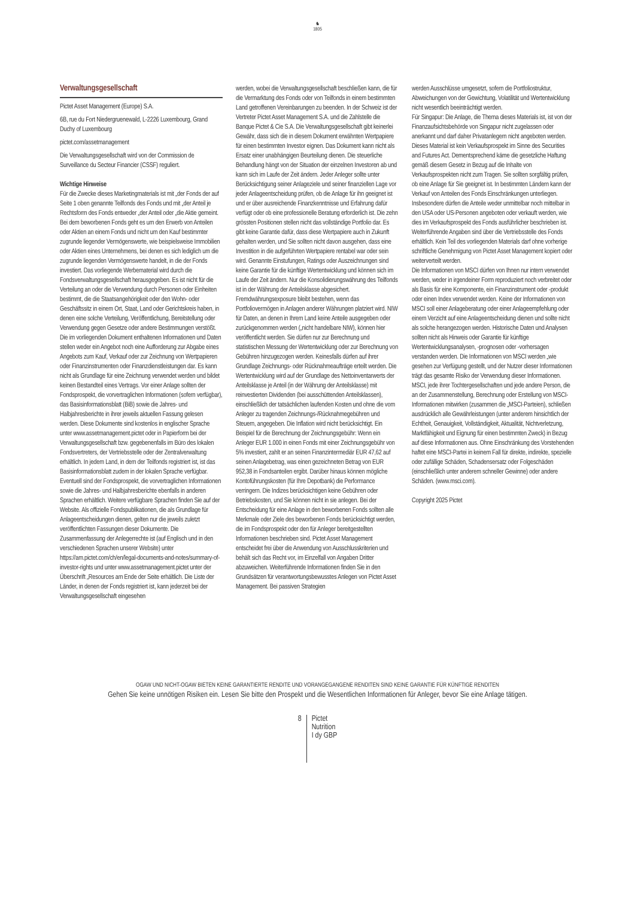♞
1805
Verwaltungsgesellschaft
Pictet Asset Management (Europe) S.A.
6B, rue du Fort Niedergruenewald, L-2226 Luxembourg, Grand Duchy of Luxembourg
pictet.com/assetmanagement
Die Verwaltungsgesellschaft wird von der Commission de Surveillance du Secteur Financier (CSSF) reguliert.
Wichtige Hinweise
Für die Zwecke dieses Marketingmaterials ist mit „der Fonds der auf Seite 1 oben genannte Teilfonds des Fonds und mit „der Anteil je Rechtsform des Fonds entweder „der Anteil oder „die Aktie gemeint. Bei dem beworbenen Fonds geht es um den Erwerb von Anteilen oder Aktien an einem Fonds und nicht um den Kauf bestimmter zugrunde liegender Vermögenswerte, wie beispielsweise Immobilien oder Aktien eines Unternehmens, bei denen es sich lediglich um die zugrunde liegenden Vermögenswerte handelt, in die der Fonds investiert. Das vorliegende Werbematerial wird durch die Fondsverwaltungsgesellschaft herausgegeben. Es ist nicht für die Verteilung an oder die Verwendung durch Personen oder Einheiten bestimmt, die die Staatsangehörigkeit oder den Wohn- oder Geschäftssitz in einem Ort, Staat, Land oder Gerichtskreis haben, in denen eine solche Verteilung, Veröffentlichung, Bereitstellung oder Verwendung gegen Gesetze oder andere Bestimmungen verstößt. Die im vorliegenden Dokument enthaltenen Informationen und Daten stellen weder ein Angebot noch eine Aufforderung zur Abgabe eines Angebots zum Kauf, Verkauf oder zur Zeichnung von Wertpapieren oder Finanzinstrumenten oder Finanzdienstleistungen dar. Es kann nicht als Grundlage für eine Zeichnung verwendet werden und bildet keinen Bestandteil eines Vertrags. Vor einer Anlage sollten der Fondsprospekt, die vorvertraglichen Informationen (sofern verfügbar), das Basisinformationsblatt (BiB) sowie die Jahres- und Halbjahresberichte in ihrer jeweils aktuellen Fassung gelesen werden. Diese Dokumente sind kostenlos in englischer Sprache unter www.assetmanagement.pictet oder in Papierform bei der Verwaltungsgesellschaft bzw. gegebenenfalls im Büro des lokalen Fondsvertreters, der Vertriebsstelle oder der Zentralverwaltung erhältlich. In jedem Land, in dem der Teilfonds registriert ist, ist das Basisinformationsblatt zudem in der lokalen Sprache verfügbar. Eventuell sind der Fondsprospekt, die vorvertraglichen Informationen sowie die Jahres- und Halbjahresberichte ebenfalls in anderen Sprachen erhältlich. Weitere verfügbare Sprachen finden Sie auf der Website. Als offizielle Fondspublikationen, die als Grundlage für Anlageentscheidungen dienen, gelten nur die jeweils zuletzt veröffentlichten Fassungen dieser Dokumente. Die Zusammenfassung der Anlegerrechte ist (auf Englisch und in den verschiedenen Sprachen unserer Website) unter https://am.pictet.com/ch/en/legal-documents-and-notes/summary-of-investor-rights und unter www.assetmanagement.pictet unter der Überschrift „Resources am Ende der Seite erhältlich. Die Liste der Länder, in denen der Fonds registriert ist, kann jederzeit bei der Verwaltungsgesellschaft eingesehen
werden, wobei die Verwaltungsgesellschaft beschließen kann, die für die Vermarktung des Fonds oder von Teilfonds in einem bestimmten Land getroffenen Vereinbarungen zu beenden. In der Schweiz ist der Vertreter Pictet Asset Management S.A. und die Zahlstelle die Banque Pictet & Cie S.A. Die Verwaltungsgesellschaft gibt keinerlei Gewähr, dass sich die in diesem Dokument erwähnten Wertpapiere für einen bestimmten Investor eignen. Das Dokument kann nicht als Ersatz einer unabhängigen Beurteilung dienen. Die steuerliche Behandlung hängt von der Situation der einzelnen Investoren ab und kann sich im Laufe der Zeit ändern. Jeder Anleger sollte unter Berücksichtigung seiner Anlageziele und seiner finanziellen Lage vor jeder Anlageentscheidung prüfen, ob die Anlage für ihn geeignet ist und er über ausreichende Finanzkenntnisse und Erfahrung dafür verfügt oder ob eine professionelle Beratung erforderlich ist. Die zehn grössten Positionen stellen nicht das vollständige Portfolio dar. Es gibt keine Garantie dafür, dass diese Wertpapiere auch in Zukunft gehalten werden, und Sie sollten nicht davon ausgehen, dass eine Investition in die aufgeführten Wertpapiere rentabel war oder sein wird. Genannte Einstufungen, Ratings oder Auszeichnungen sind keine Garantie für die künftige Wertentwicklung und können sich im Laufe der Zeit ändern. Nur die Konsolidierungswährung des Teilfonds ist in der Währung der Anteilsklasse abgesichert. Fremdwährungsexposure bleibt bestehen, wenn das Portfoliovermögen in Anlagen anderer Währungen platziert wird. NIW für Daten, an denen in Ihrem Land keine Anteile ausgegeben oder zurückgenommen werden („nicht handelbare NIW), können hier veröffentlicht werden. Sie dürfen nur zur Berechnung und statistischen Messung der Wertentwicklung oder zur Berechnung von Gebühren hinzugezogen werden. Keinesfalls dürfen auf ihrer Grundlage Zeichnungs- oder Rücknahmeaufträge erteilt werden. Die Wertentwicklung wird auf der Grundlage des Nettoinventarwerts der Anteilsklasse je Anteil (in der Währung der Anteilsklasse) mit reinvestierten Dividenden (bei ausschüttenden Anteilsklassen), einschließlich der tatsächlichen laufenden Kosten und ohne die vom Anleger zu tragenden Zeichnungs-/Rücknahmegebühren und Steuern, angegeben. Die Inflation wird nicht berücksichtigt. Ein Beispiel für die Berechnung der Zeichnungsgebühr: Wenn ein Anleger EUR 1.000 in einen Fonds mit einer Zeichnungsgebühr von 5% investiert, zahlt er an seinen Finanzintermediär EUR 47,62 auf seinen Anlagebetrag, was einen gezeichneten Betrag von EUR 952,38 in Fondsanteilen ergibt. Darüber hinaus können mögliche Kontoführungskosten (für Ihre Depotbank) die Performance verringern. Die Indizes berücksichtigen keine Gebühren oder Betriebskosten, und Sie können nicht in sie anlegen. Bei der Entscheidung für eine Anlage in den beworbenen Fonds sollten alle Merkmale oder Ziele des beworbenen Fonds berücksichtigt werden, die im Fondsprospekt oder den für Anleger bereitgestellten Informationen beschrieben sind. Pictet Asset Management entscheidet frei über die Anwendung von Ausschlusskriterien und behält sich das Recht vor, im Einzelfall von Angaben Dritter abzuweichen. Weiterführende Informationen finden Sie in den Grundsätzen für verantwortungsbewusstes Anlegen von Pictet Asset Management. Bei passiven Strategien
werden Ausschlüsse umgesetzt, sofern die Portfoliostruktur, Abweichungen von der Gewichtung, Volatilität und Wertentwicklung nicht wesentlich beeinträchtigt werden.
Für Singapur: Die Anlage, die Thema dieses Materials ist, ist von der Finanzaufsichtsbehörde von Singapur nicht zugelassen oder anerkannt und darf daher Privatanlegern nicht angeboten werden. Dieses Material ist kein Verkaufsprospekt im Sinne des Securities and Futures Act. Dementsprechend käme die gesetzliche Haftung gemäß diesem Gesetz in Bezug auf die Inhalte von Verkaufsprospekten nicht zum Tragen. Sie sollten sorgfältig prüfen, ob eine Anlage für Sie geeignet ist. In bestimmten Ländern kann der Verkauf von Anteilen des Fonds Einschränkungen unterliegen. Insbesondere dürfen die Anteile weder unmittelbar noch mittelbar in den USA oder US-Personen angeboten oder verkauft werden, wie dies im Verkaufsprospekt des Fonds ausführlicher beschrieben ist. Weiterführende Angaben sind über die Vertriebsstelle des Fonds erhältlich. Kein Teil des vorliegenden Materials darf ohne vorherige schriftliche Genehmigung von Pictet Asset Management kopiert oder weiterverteilt werden.
Die Informationen von MSCI dürfen von Ihnen nur intern verwendet werden, weder in irgendeiner Form reproduziert noch verbreitet oder als Basis für eine Komponente, ein Finanzinstrument oder -produkt oder einen Index verwendet werden. Keine der Informationen von MSCI soll einer Anlageberatung oder einer Anlageempfehlung oder einem Verzicht auf eine Anlageentscheidung dienen und sollte nicht als solche herangezogen werden. Historische Daten und Analysen sollten nicht als Hinweis oder Garantie für künftige Wertentwicklungsanalysen, -prognosen oder -vorhersagen verstanden werden. Die Informationen von MSCI werden „wie gesehen zur Verfügung gestellt, und der Nutzer dieser Informationen trägt das gesamte Risiko der Verwendung dieser Informationen. MSCI, jede ihrer Tochtergesellschaften und jede andere Person, die an der Zusammenstellung, Berechnung oder Erstellung von MSCI-Informationen mitwirken (zusammen die „MSCI-Parteien), schließen ausdrücklich alle Gewährleistungen (unter anderem hinsichtlich der Echtheit, Genauigkeit, Vollständigkeit, Aktualität, Nichtverletzung, Marktfähigkeit und Eignung für einen bestimmten Zweck) in Bezug auf diese Informationen aus. Ohne Einschränkung des Vorstehenden haftet eine MSCI-Partei in keinem Fall für direkte, indirekte, spezielle oder zufällige Schäden, Schadensersatz oder Folgeschäden (einschließlich unter anderem schneller Gewinne) oder andere Schäden. (www.msci.com).
Copyright 2025 Pictet
OGAW UND NICHT-OGAW BIETEN KEINE GARANTIERTE RENDITE UND VORANGEGANGENE RENDITEN SIND KEINE GARANTIE FÜR KÜNFTIGE RENDITEN
Gehen Sie keine unnötigen Risiken ein. Lesen Sie bitte den Prospekt und die Wesentlichen Informationen für Anleger, bevor Sie eine Anlage tätigen.
8
Pictet
Nutrition
I dy GBP